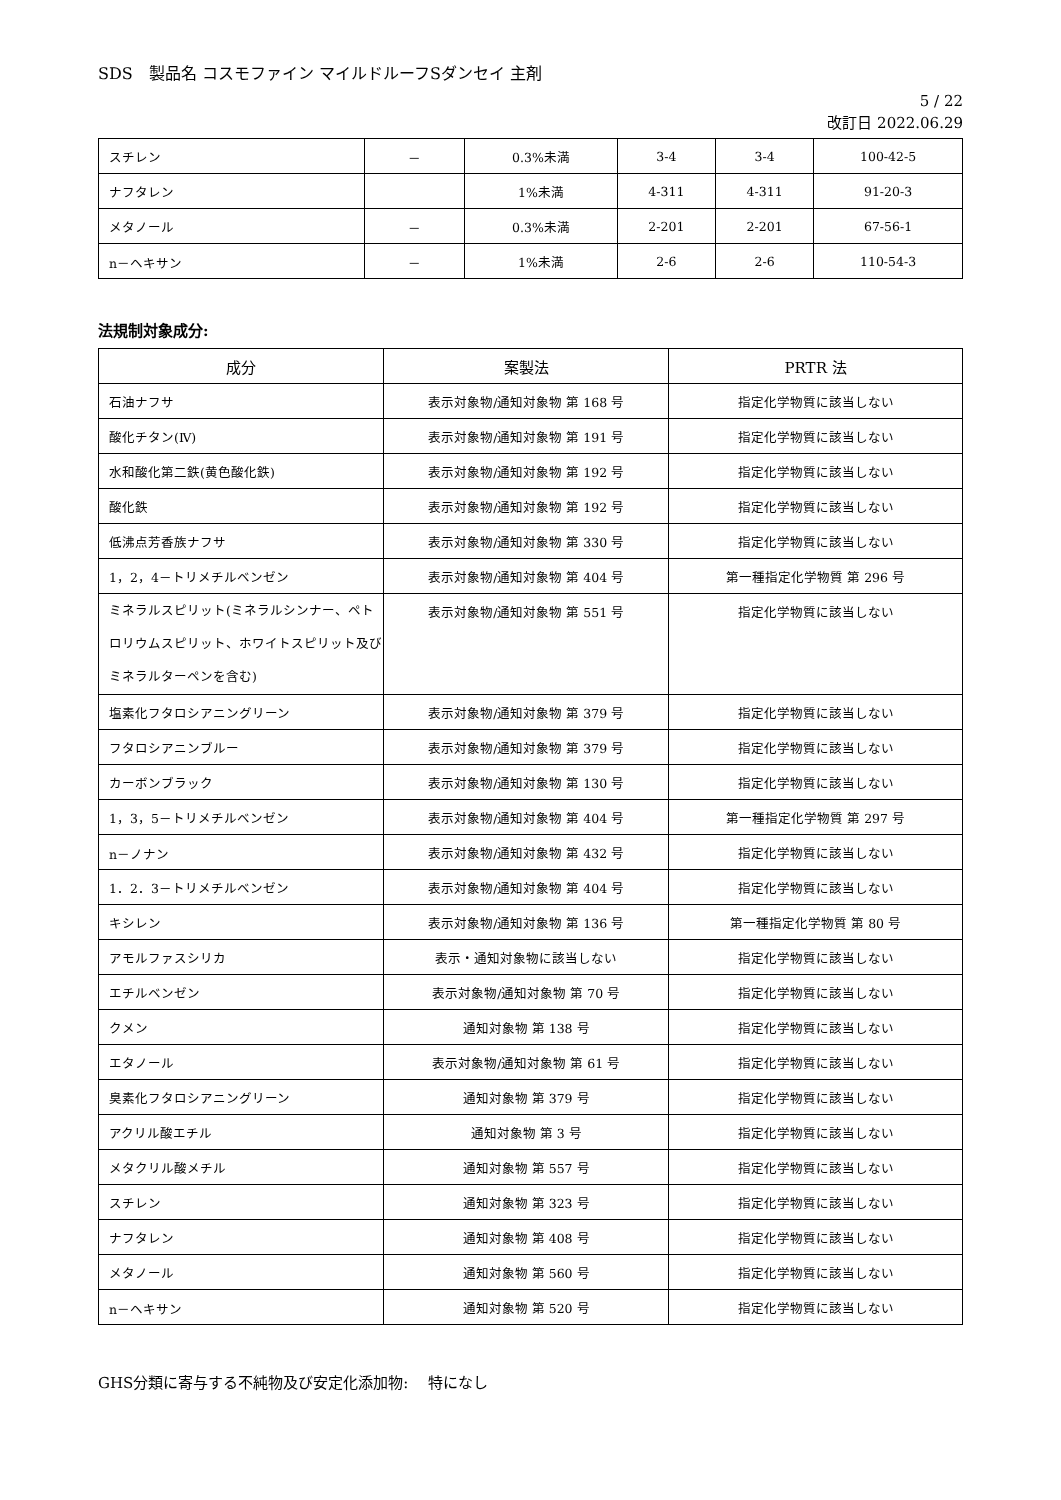SDS　製品名 コスモファイン マイルドルーフSダンセイ 主剤
5 / 22
改訂日 2022.06.29
| スチレン | － | 0.3%未満 | 3-4 | 3-4 | 100-42-5 |
| ナフタレン | | 1%未満 | 4-311 | 4-311 | 91-20-3 |
| メタノール | － | 0.3%未満 | 2-201 | 2-201 | 67-56-1 |
| n－ヘキサン | － | 1%未満 | 2-6 | 2-6 | 110-54-3 |
法規制対象成分:
| 成分 | 案製法 | PRTR 法 |
| --- | --- | --- |
| 石油ナフサ | 表示対象物/通知対象物 第 168 号 | 指定化学物質に該当しない |
| 酸化チタン(Ⅳ) | 表示対象物/通知対象物 第 191 号 | 指定化学物質に該当しない |
| 水和酸化第二鉄(黄色酸化鉄) | 表示対象物/通知対象物 第 192 号 | 指定化学物質に該当しない |
| 酸化鉄 | 表示対象物/通知対象物 第 192 号 | 指定化学物質に該当しない |
| 低沸点芳香族ナフサ | 表示対象物/通知対象物 第 330 号 | 指定化学物質に該当しない |
| 1，2，4－トリメチルベンゼン | 表示対象物/通知対象物 第 404 号 | 第一種指定化学物質 第 296 号 |
| ミネラルスピリット(ミネラルシンナー、ペトロリウムスピリット、ホワイトスピリット及びミネラルターペンを含む) | 表示対象物/通知対象物 第 551 号 | 指定化学物質に該当しない |
| 塩素化フタロシアニングリーン | 表示対象物/通知対象物 第 379 号 | 指定化学物質に該当しない |
| フタロシアニンブルー | 表示対象物/通知対象物 第 379 号 | 指定化学物質に該当しない |
| カーボンブラック | 表示対象物/通知対象物 第 130 号 | 指定化学物質に該当しない |
| 1，3，5－トリメチルベンゼン | 表示対象物/通知対象物 第 404 号 | 第一種指定化学物質 第 297 号 |
| n－ノナン | 表示対象物/通知対象物 第 432 号 | 指定化学物質に該当しない |
| 1．2．3－トリメチルベンゼン | 表示対象物/通知対象物 第 404 号 | 指定化学物質に該当しない |
| キシレン | 表示対象物/通知対象物 第 136 号 | 第一種指定化学物質 第 80 号 |
| アモルファスシリカ | 表示・通知対象物に該当しない | 指定化学物質に該当しない |
| エチルベンゼン | 表示対象物/通知対象物 第 70 号 | 指定化学物質に該当しない |
| クメン | 通知対象物 第 138 号 | 指定化学物質に該当しない |
| エタノール | 表示対象物/通知対象物 第 61 号 | 指定化学物質に該当しない |
| 臭素化フタロシアニングリーン | 通知対象物 第 379 号 | 指定化学物質に該当しない |
| アクリル酸エチル | 通知対象物 第 3 号 | 指定化学物質に該当しない |
| メタクリル酸メチル | 通知対象物 第 557 号 | 指定化学物質に該当しない |
| スチレン | 通知対象物 第 323 号 | 指定化学物質に該当しない |
| ナフタレン | 通知対象物 第 408 号 | 指定化学物質に該当しない |
| メタノール | 通知対象物 第 560 号 | 指定化学物質に該当しない |
| n－ヘキサン | 通知対象物 第 520 号 | 指定化学物質に該当しない |
GHS分類に寄与する不純物及び安定化添加物:　 特になし